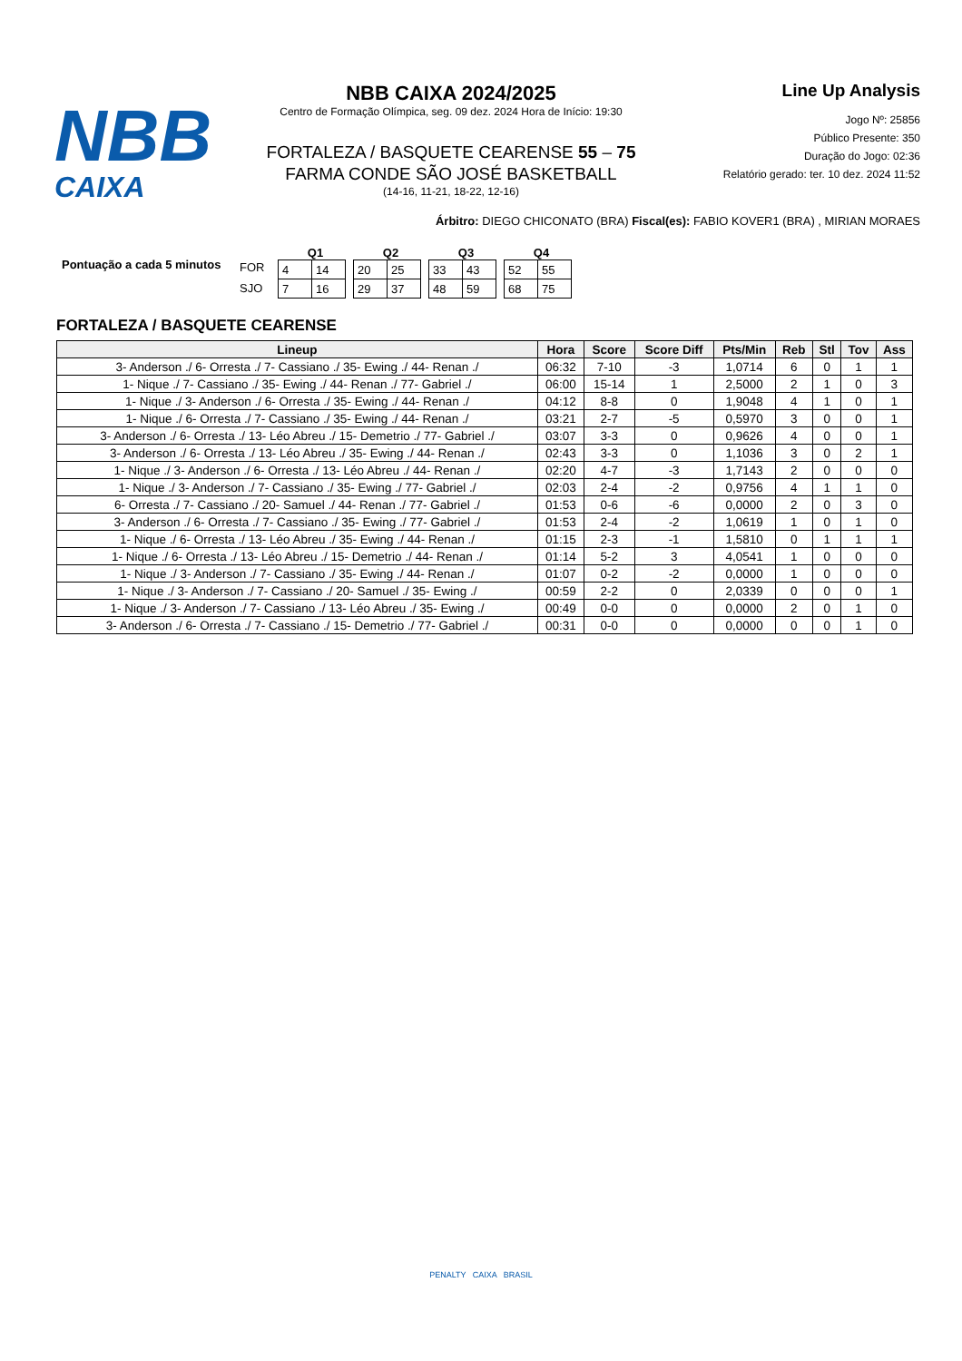NBB
CAIXA
NBB CAIXA 2024/2025
Centro de Formação Olímpica, seg. 09 dez. 2024 Hora de Início: 19:30
FORTALEZA / BASQUETE CEARENSE 55 – 75
FARMA CONDE SÃO JOSÉ BASKETBALL
(14-16, 11-21, 18-22, 12-16)
Line Up Analysis
Jogo Nº: 25856
Público Presente: 350
Duração do Jogo: 02:36
Relatório gerado: ter. 10 dez. 2024 11:52
Árbitro: DIEGO CHICONATO (BRA) Fiscal(es): FABIO KOVER1 (BRA) , MIRIAN MORAES
Pontuação a cada 5 minutos
FOR
SJO
Q1
| 4 | 14 |
| 7 | 16 |
Q2
| 20 | 25 |
| 29 | 37 |
Q3
| 33 | 43 |
| 48 | 59 |
Q4
| 52 | 55 |
| 68 | 75 |
FORTALEZA / BASQUETE CEARENSE
| Lineup | Hora | Score | Score Diff | Pts/Min | Reb | Stl | Tov | Ass |
| --- | --- | --- | --- | --- | --- | --- | --- | --- |
| 3- Anderson ./ 6- Orresta ./ 7- Cassiano ./ 35- Ewing ./ 44- Renan ./ | 06:32 | 7-10 | -3 | 1,0714 | 6 | 0 | 1 | 1 |
| 1- Nique ./ 7- Cassiano ./ 35- Ewing ./ 44- Renan ./ 77- Gabriel ./ | 06:00 | 15-14 | 1 | 2,5000 | 2 | 1 | 0 | 3 |
| 1- Nique ./ 3- Anderson ./ 6- Orresta ./ 35- Ewing ./ 44- Renan ./ | 04:12 | 8-8 | 0 | 1,9048 | 4 | 1 | 0 | 1 |
| 1- Nique ./ 6- Orresta ./ 7- Cassiano ./ 35- Ewing ./ 44- Renan ./ | 03:21 | 2-7 | -5 | 0,5970 | 3 | 0 | 0 | 1 |
| 3- Anderson ./ 6- Orresta ./ 13- Léo Abreu ./ 15- Demetrio ./ 77- Gabriel ./ | 03:07 | 3-3 | 0 | 0,9626 | 4 | 0 | 0 | 1 |
| 3- Anderson ./ 6- Orresta ./ 13- Léo Abreu ./ 35- Ewing ./ 44- Renan ./ | 02:43 | 3-3 | 0 | 1,1036 | 3 | 0 | 2 | 1 |
| 1- Nique ./ 3- Anderson ./ 6- Orresta ./ 13- Léo Abreu ./ 44- Renan ./ | 02:20 | 4-7 | -3 | 1,7143 | 2 | 0 | 0 | 0 |
| 1- Nique ./ 3- Anderson ./ 7- Cassiano ./ 35- Ewing ./ 77- Gabriel ./ | 02:03 | 2-4 | -2 | 0,9756 | 4 | 1 | 1 | 0 |
| 6- Orresta ./ 7- Cassiano ./ 20- Samuel ./ 44- Renan ./ 77- Gabriel ./ | 01:53 | 0-6 | -6 | 0,0000 | 2 | 0 | 3 | 0 |
| 3- Anderson ./ 6- Orresta ./ 7- Cassiano ./ 35- Ewing ./ 77- Gabriel ./ | 01:53 | 2-4 | -2 | 1,0619 | 1 | 0 | 1 | 0 |
| 1- Nique ./ 6- Orresta ./ 13- Léo Abreu ./ 35- Ewing ./ 44- Renan ./ | 01:15 | 2-3 | -1 | 1,5810 | 0 | 1 | 1 | 1 |
| 1- Nique ./ 6- Orresta ./ 13- Léo Abreu ./ 15- Demetrio ./ 44- Renan ./ | 01:14 | 5-2 | 3 | 4,0541 | 1 | 0 | 0 | 0 |
| 1- Nique ./ 3- Anderson ./ 7- Cassiano ./ 35- Ewing ./ 44- Renan ./ | 01:07 | 0-2 | -2 | 0,0000 | 1 | 0 | 0 | 0 |
| 1- Nique ./ 3- Anderson ./ 7- Cassiano ./ 20- Samuel ./ 35- Ewing ./ | 00:59 | 2-2 | 0 | 2,0339 | 0 | 0 | 0 | 1 |
| 1- Nique ./ 3- Anderson ./ 7- Cassiano ./ 13- Léo Abreu ./ 35- Ewing ./ | 00:49 | 0-0 | 0 | 0,0000 | 2 | 0 | 1 | 0 |
| 3- Anderson ./ 6- Orresta ./ 7- Cassiano ./ 15- Demetrio ./ 77- Gabriel ./ | 00:31 | 0-0 | 0 | 0,0000 | 0 | 0 | 1 | 0 |
PENALTY CAIXA BRASIL